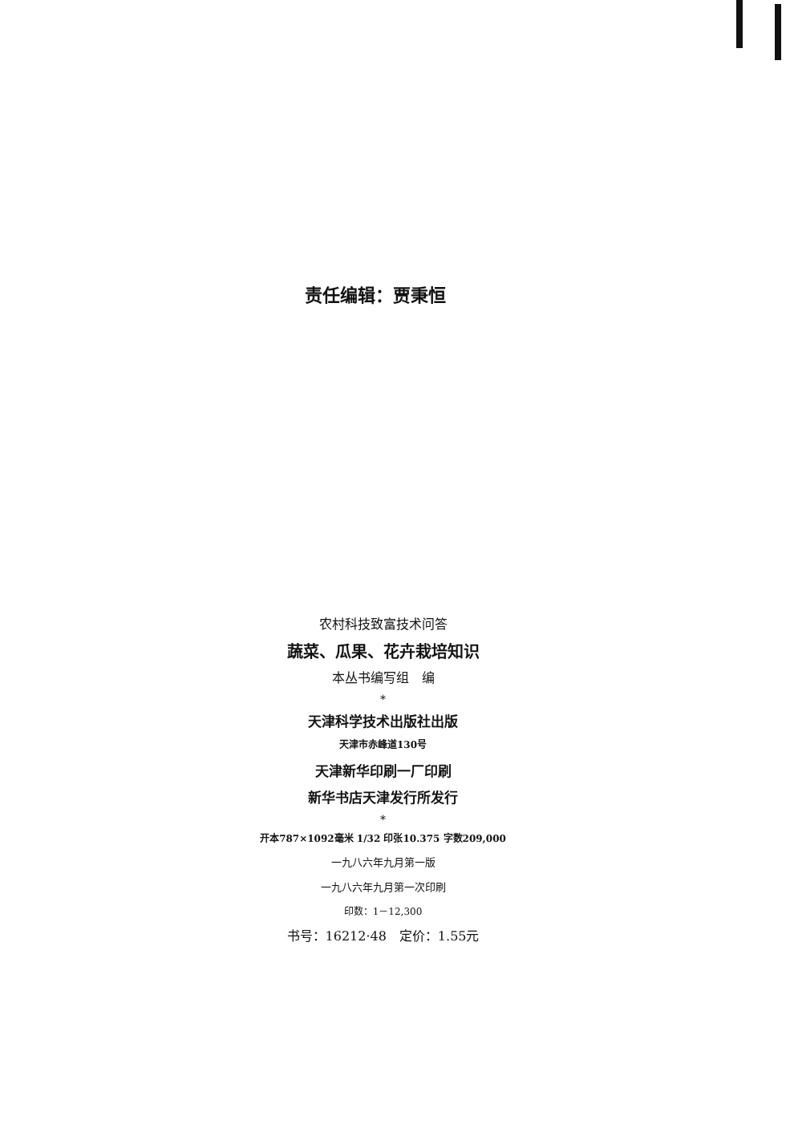责任编辑：贾秉恒
农村科技致富技术问答
蔬菜、瓜果、花卉栽培知识
本丛书编写组　编
*
天津科学技术出版社出版
天津市赤峰道130号
天津新华印刷一厂印刷
新华书店天津发行所发行
*
开本787×1092毫米 1/32 印张10.375 字数209,000
一九八六年九月第一版
一九八六年九月第一次印刷
印数：1－12,300
书号：16212·48　定价：1.55元